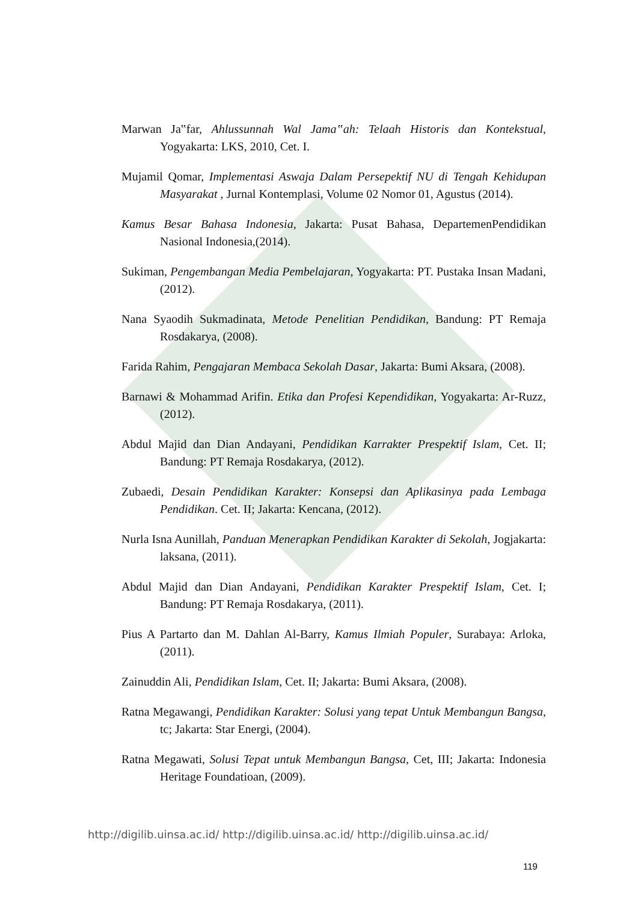Marwan Ja‟far, Ahlussunnah Wal Jama‟ah: Telaah Historis dan Kontekstual, Yogyakarta: LKS, 2010, Cet. I.
Mujamil Qomar, Implementasi Aswaja Dalam Persepektif NU di Tengah Kehidupan Masyarakat , Jurnal Kontemplasi, Volume 02 Nomor 01, Agustus (2014).
Kamus Besar Bahasa Indonesia, Jakarta: Pusat Bahasa, DepartemenPendidikan Nasional Indonesia,(2014).
Sukiman, Pengembangan Media Pembelajaran, Yogyakarta: PT. Pustaka Insan Madani, (2012).
Nana Syaodih Sukmadinata, Metode Penelitian Pendidikan, Bandung: PT Remaja Rosdakarya, (2008).
Farida Rahim, Pengajaran Membaca Sekolah Dasar, Jakarta: Bumi Aksara, (2008).
Barnawi & Mohammad Arifin. Etika dan Profesi Kependidikan, Yogyakarta: Ar-Ruzz, (2012).
Abdul Majid dan Dian Andayani, Pendidikan Karrakter Prespektif Islam, Cet. II; Bandung: PT Remaja Rosdakarya, (2012).
Zubaedi, Desain Pendidikan Karakter: Konsepsi dan Aplikasinya pada Lembaga Pendidikan. Cet. II; Jakarta: Kencana, (2012).
Nurla Isna Aunillah, Panduan Menerapkan Pendidikan Karakter di Sekolah, Jogjakarta: laksana, (2011).
Abdul Majid dan Dian Andayani, Pendidikan Karakter Prespektif Islam, Cet. I; Bandung: PT Remaja Rosdakarya, (2011).
Pius A Partarto dan M. Dahlan Al-Barry, Kamus Ilmiah Populer, Surabaya: Arloka, (2011).
Zainuddin Ali, Pendidikan Islam, Cet. II; Jakarta: Bumi Aksara, (2008).
Ratna Megawangi, Pendidikan Karakter: Solusi yang tepat Untuk Membangun Bangsa, tc; Jakarta: Star Energi, (2004).
Ratna Megawati, Solusi Tepat untuk Membangun Bangsa, Cet, III; Jakarta: Indonesia Heritage Foundatioan, (2009).
http://digilib.uinsa.ac.id/ http://digilib.uinsa.ac.id/ http://digilib.uinsa.ac.id/
119